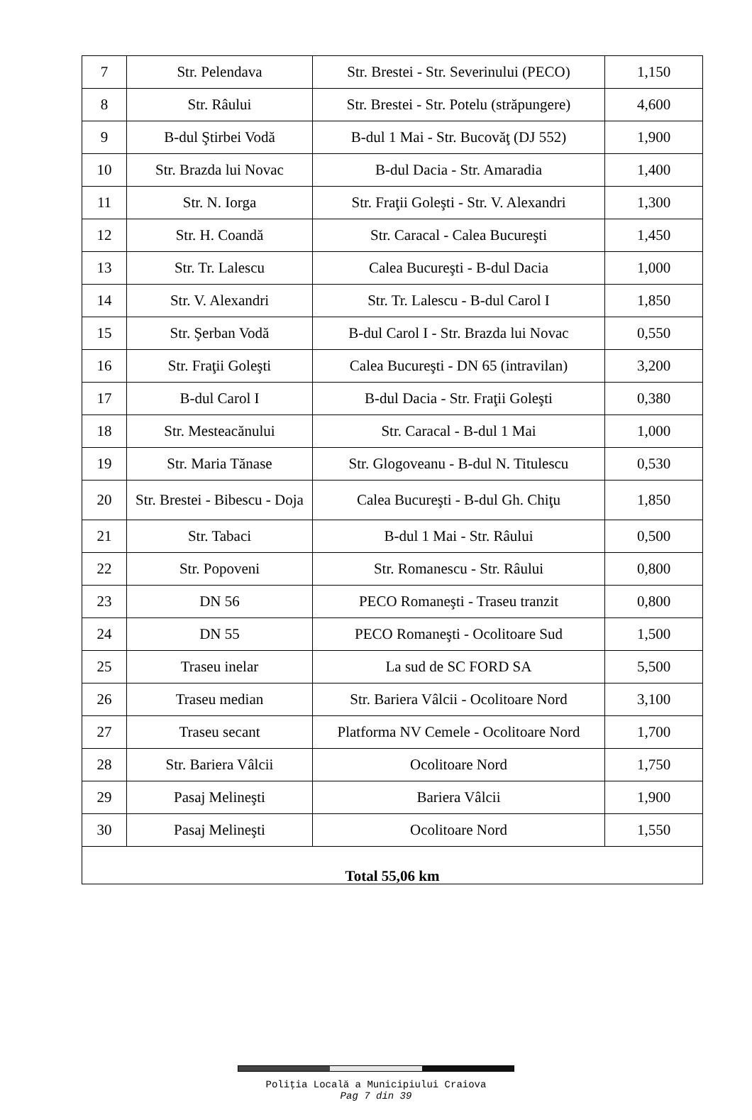| 7 | Str. Pelendava | Str. Brestei - Str. Severinului (PECO) | 1,150 |
| 8 | Str. Râului | Str. Brestei - Str. Potelu (străpungere) | 4,600 |
| 9 | B-dul Ştirbei Vodă | B-dul 1 Mai - Str. Bucovăţ (DJ 552) | 1,900 |
| 10 | Str. Brazda lui Novac | B-dul Dacia - Str. Amaradia | 1,400 |
| 11 | Str. N. Iorga | Str. Fraţii Goleşti - Str. V. Alexandri | 1,300 |
| 12 | Str. H. Coandă | Str. Caracal - Calea Bucureşti | 1,450 |
| 13 | Str. Tr. Lalescu | Calea Bucureşti - B-dul Dacia | 1,000 |
| 14 | Str. V. Alexandri | Str. Tr. Lalescu - B-dul Carol I | 1,850 |
| 15 | Str. Şerban Vodă | B-dul Carol I - Str. Brazda lui Novac | 0,550 |
| 16 | Str. Fraţii Goleşti | Calea Bucureşti - DN 65 (intravilan) | 3,200 |
| 17 | B-dul Carol I | B-dul Dacia - Str. Fraţii Goleşti | 0,380 |
| 18 | Str. Mesteacănului | Str. Caracal - B-dul 1 Mai | 1,000 |
| 19 | Str. Maria Tănase | Str. Glogoveanu - B-dul N. Titulescu | 0,530 |
| 20 | Str. Brestei - Bibescu - Doja | Calea Bucureşti - B-dul Gh. Chiţu | 1,850 |
| 21 | Str. Tabaci | B-dul 1 Mai - Str. Râului | 0,500 |
| 22 | Str. Popoveni | Str. Romanescu - Str. Râului | 0,800 |
| 23 | DN 56 | PECO Romaneşti - Traseu tranzit | 0,800 |
| 24 | DN 55 | PECO Romaneşti - Ocolitoare Sud | 1,500 |
| 25 | Traseu inelar | La sud de SC FORD SA | 5,500 |
| 26 | Traseu median | Str. Bariera Vâlcii - Ocolitoare Nord | 3,100 |
| 27 | Traseu secant | Platforma NV Cemele - Ocolitoare Nord | 1,700 |
| 28 | Str. Bariera Vâlcii | Ocolitoare Nord | 1,750 |
| 29 | Pasaj Melineşti | Bariera Vâlcii | 1,900 |
| 30 | Pasaj Melineşti | Ocolitoare Nord | 1,550 |
| Total 55,06 km | | | |
Poliţia Locală a Municipiului Craiova
Pag 7 din 39